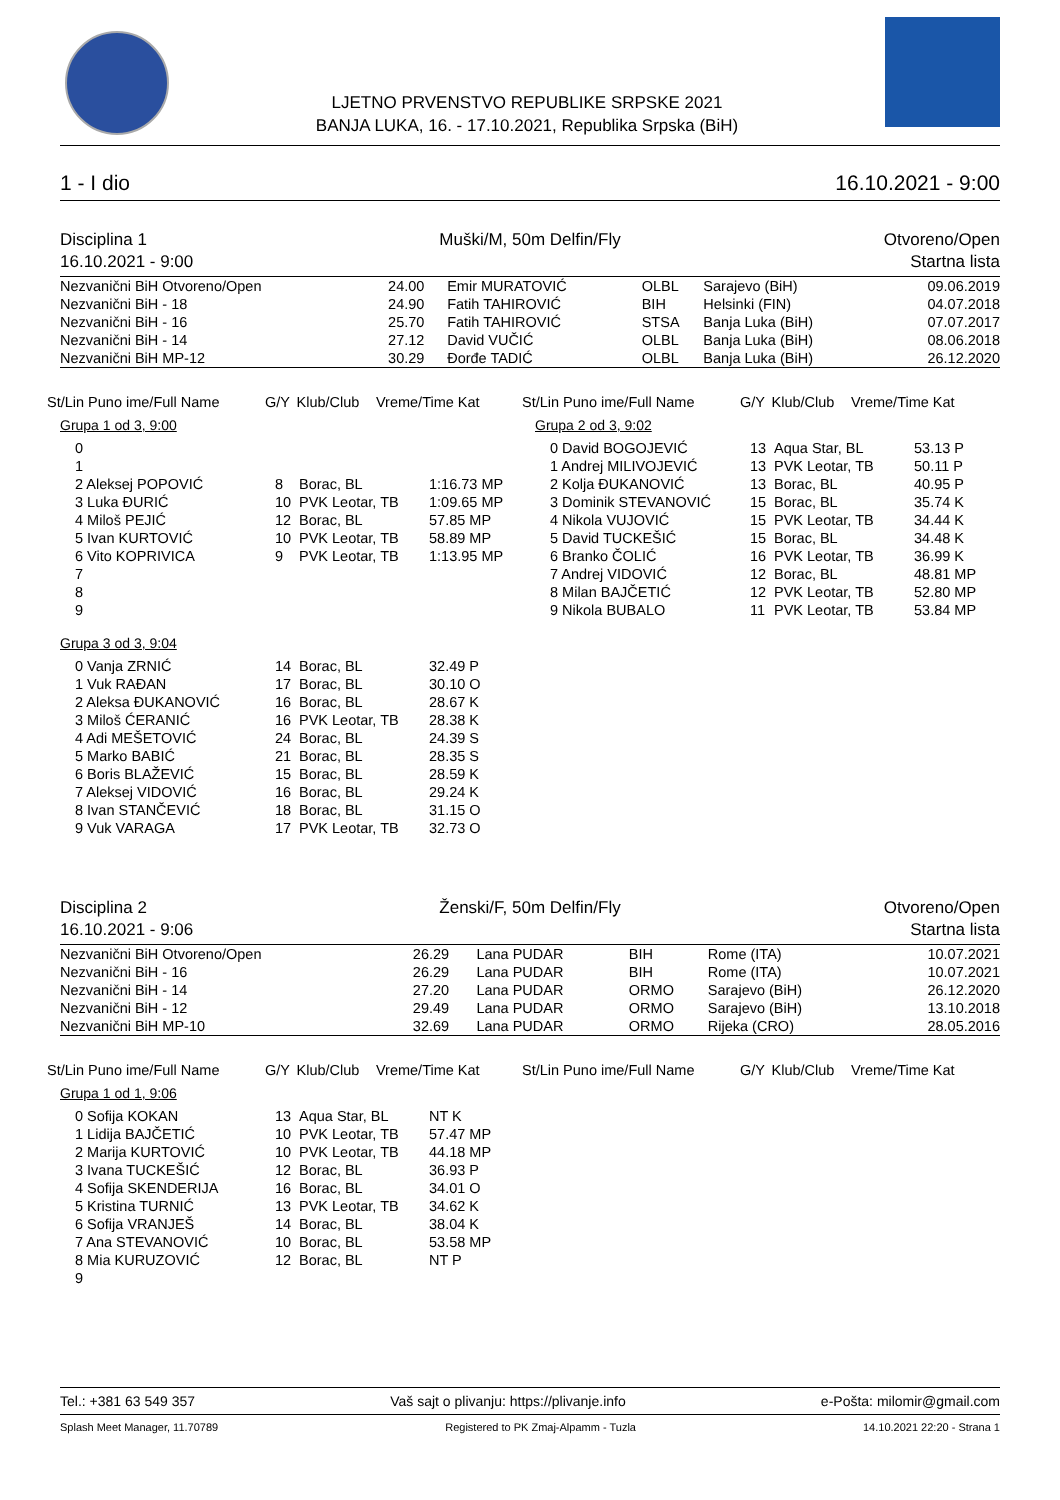LJETNO PRVENSTVO REPUBLIKE SRPSKE 2021
BANJA LUKA, 16. - 17.10.2021, Republika Srpska (BiH)
1 - I dio 16.10.2021 - 9:00
Disciplina 1
16.10.2021 - 9:00
Muški/M, 50m Delfin/Fly
Otvoreno/Open
Startna lista
| Nezvanični BiH Otvoreno/Open | 24.00 | Emir MURATOVIĆ | OLBL | Sarajevo (BiH) | 09.06.2019 |
| Nezvanični BiH - 18 | 24.90 | Fatih TAHIROVIĆ | BIH | Helsinki (FIN) | 04.07.2018 |
| Nezvanični BiH - 16 | 25.70 | Fatih TAHIROVIĆ | STSA | Banja Luka (BiH) | 07.07.2017 |
| Nezvanični BiH - 14 | 27.12 | David VUČIĆ | OLBL | Banja Luka (BiH) | 08.06.2018 |
| Nezvanični BiH MP-12 | 30.29 | Đorđe TADIĆ | OLBL | Banja Luka (BiH) | 26.12.2020 |
| St/Lin Puno ime/Full Name | G/Y | Klub/Club | Vreme/Time Kat |
| --- | --- | --- | --- |
Grupa 1 od 3, 9:00
| 0 | | | |
| 1 | | | |
| 2 Aleksej POPOVIĆ | 8 | Borac, BL | 1:16.73 MP |
| 3 Luka ĐURIĆ | 10 | PVK Leotar, TB | 1:09.65 MP |
| 4 Miloš PEJIĆ | 12 | Borac, BL | 57.85 MP |
| 5 Ivan KURTOVIĆ | 10 | PVK Leotar, TB | 58.89 MP |
| 6 Vito KOPRIVICA | 9 | PVK Leotar, TB | 1:13.95 MP |
| 7 | | | |
| 8 | | | |
| 9 | | | |
Grupa 3 od 3, 9:04
| 0 Vanja ZRNIĆ | 14 | Borac, BL | 32.49 P |
| 1 Vuk RAĐAN | 17 | Borac, BL | 30.10 O |
| 2 Aleksa ĐUKANOVIĆ | 16 | Borac, BL | 28.67 K |
| 3 Miloš ĆERANIĆ | 16 | PVK Leotar, TB | 28.38 K |
| 4 Adi MEŠETOVIĆ | 24 | Borac, BL | 24.39 S |
| 5 Marko BABIĆ | 21 | Borac, BL | 28.35 S |
| 6 Boris BLAŽEVIĆ | 15 | Borac, BL | 28.59 K |
| 7 Aleksej VIDOVIĆ | 16 | Borac, BL | 29.24 K |
| 8 Ivan STANČEVIĆ | 18 | Borac, BL | 31.15 O |
| 9 Vuk VARAGA | 17 | PVK Leotar, TB | 32.73 O |
| St/Lin Puno ime/Full Name | G/Y | Klub/Club | Vreme/Time Kat |
| --- | --- | --- | --- |
Grupa 2 od 3, 9:02
| 0 David BOGOJEVIĆ | 13 | Aqua Star, BL | 53.13 P |
| 1 Andrej MILIVOJEVIĆ | 13 | PVK Leotar, TB | 50.11 P |
| 2 Kolja ĐUKANOVIĆ | 13 | Borac, BL | 40.95 P |
| 3 Dominik STEVANOVIĆ | 15 | Borac, BL | 35.74 K |
| 4 Nikola VUJOVIĆ | 15 | PVK Leotar, TB | 34.44 K |
| 5 David TUCKEŠIĆ | 15 | Borac, BL | 34.48 K |
| 6 Branko ČOLIĆ | 16 | PVK Leotar, TB | 36.99 K |
| 7 Andrej VIDOVIĆ | 12 | Borac, BL | 48.81 MP |
| 8 Milan BAJČETIĆ | 12 | PVK Leotar, TB | 52.80 MP |
| 9 Nikola BUBALO | 11 | PVK Leotar, TB | 53.84 MP |
Disciplina 2
16.10.2021 - 9:06
Ženski/F, 50m Delfin/Fly
Otvoreno/Open
Startna lista
| Nezvanični BiH Otvoreno/Open | 26.29 | Lana PUDAR | BIH | Rome (ITA) | 10.07.2021 |
| Nezvanični BiH - 16 | 26.29 | Lana PUDAR | BIH | Rome (ITA) | 10.07.2021 |
| Nezvanični BiH - 14 | 27.20 | Lana PUDAR | ORMO | Sarajevo (BiH) | 26.12.2020 |
| Nezvanični BiH - 12 | 29.49 | Lana PUDAR | ORMO | Sarajevo (BiH) | 13.10.2018 |
| Nezvanični BiH MP-10 | 32.69 | Lana PUDAR | ORMO | Rijeka (CRO) | 28.05.2016 |
| St/Lin Puno ime/Full Name | G/Y | Klub/Club | Vreme/Time Kat |
| --- | --- | --- | --- |
Grupa 1 od 1, 9:06
| 0 Sofija KOKAN | 13 | Aqua Star, BL | NT K |
| 1 Lidija BAJČETIĆ | 10 | PVK Leotar, TB | 57.47 MP |
| 2 Marija KURTOVIĆ | 10 | PVK Leotar, TB | 44.18 MP |
| 3 Ivana TUCKEŠIĆ | 12 | Borac, BL | 36.93 P |
| 4 Sofija SKENDERIJA | 16 | Borac, BL | 34.01 O |
| 5 Kristina TURNIĆ | 13 | PVK Leotar, TB | 34.62 K |
| 6 Sofija VRANJEŠ | 14 | Borac, BL | 38.04 K |
| 7 Ana STEVANOVIĆ | 10 | Borac, BL | 53.58 MP |
| 8 Mia KURUZOVIĆ | 12 | Borac, BL | NT P |
| 9 | | | |
| St/Lin Puno ime/Full Name | G/Y | Klub/Club | Vreme/Time Kat |
| --- | --- | --- | --- |
Tel.: +381 63 549 357 Vaš sajt o plivanju: https://plivanje.info e-Pošta: milomir@gmail.com
Splash Meet Manager, 11.70789 Registered to PK Zmaj-Alpamm - Tuzla 14.10.2021 22:20 - Strana 1